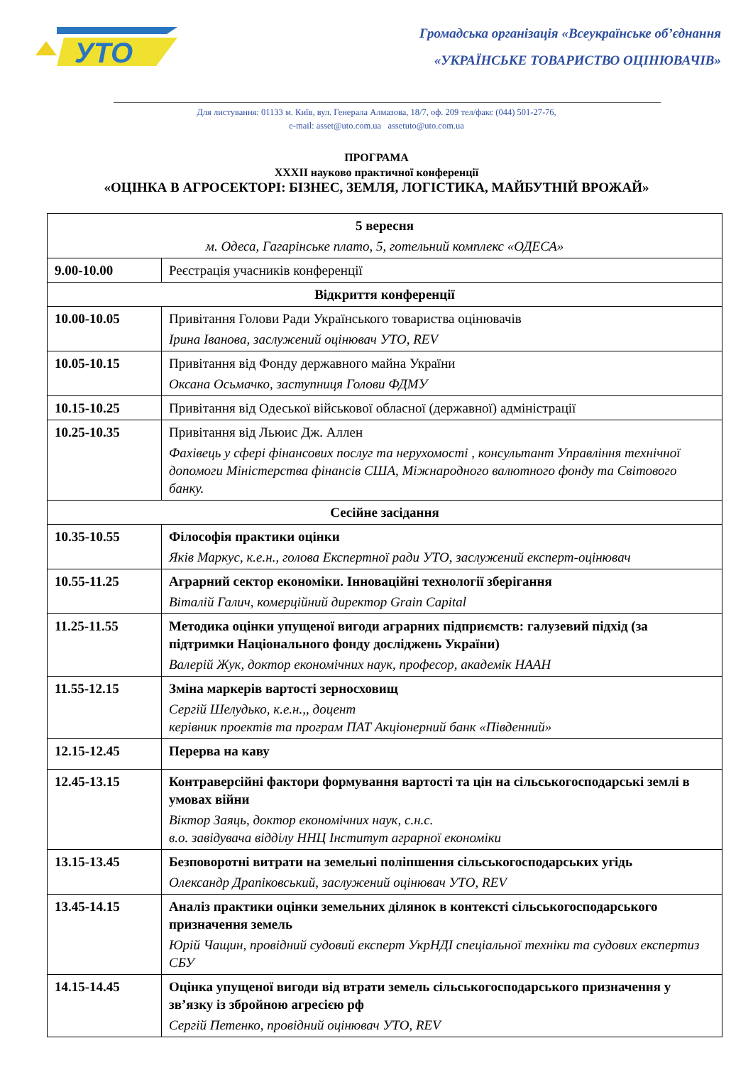УТО
Громадська організація «Всеукраїнське об’єднання
«УКРАЇНСЬКЕ ТОВАРИСТВО ОЦІНЮВАЧІВ»
Для листування: 01133 м. Київ, вул. Генерала Алмазова, 18/7, оф. 209 тел/факс (044) 501-27-76,
e-mail: asset@uto.com.ua assetuto@uto.com.ua
ПРОГРАМА
XXXII науково практичної конференції
«ОЦІНКА В АГРОСЕКТОРІ: БІЗНЕС, ЗЕМЛЯ, ЛОГІСТИКА, МАЙБУТНІЙ ВРОЖАЙ»
| 5 вересня м. Одеса, Гагарінське плато, 5, готельний комплекс «ОДЕСА» | |
| 9.00-10.00 | Реєстрація учасників конференції |
| Відкриття конференції | |
| 10.00-10.05 | Привітання Голови Ради Українського товариства оцінювачів Ірина Іванова, заслужений оцінювач УТО, REV |
| 10.05-10.15 | Привітання від Фонду державного майна України Оксана Осьмачко, заступниця Голови ФДМУ |
| 10.15-10.25 | Привітання від Одеської військової обласної (державної) адміністрації |
| 10.25-10.35 | Привітання від Льюис Дж. Аллен Фахівець у сфері фінансових послуг та нерухомості , консультант Управління технічної допомоги Міністерства фінансів США, Міжнародного валютного фонду та Світового банку. |
| Сесійне засідання | |
| 10.35-10.55 | Філософія практики оцінки Яків Маркус, к.е.н., голова Експертної ради УТО, заслужений експерт-оцінювач |
| 10.55-11.25 | Аграрний сектор економіки. Інноваційні технології зберігання Віталій Галич, комерційний директор Grain Capital |
| 11.25-11.55 | Методика оцінки упущеної вигоди аграрних підприємств: галузевий підхід (за підтримки Національного фонду досліджень України) Валерій Жук, доктор економічних наук, професор, академік НААН |
| 11.55-12.15 | Зміна маркерів вартості зерносховищ Сергій Шелудько, к.е.н.,, доцент керівник проектів та програм ПАТ Акціонерний банк «Південний» |
| 12.15-12.45 | Перерва на каву |
| 12.45-13.15 | Контраверсійні фактори формування вартості та цін на сільськогосподарські землі в умовах війни Віктор Заяць, доктор економічних наук, с.н.с. в.о. завідувача відділу ННЦ Інститут аграрної економіки |
| 13.15-13.45 | Безповоротні витрати на земельні поліпшення сільськогосподарських угідь Олександр Драпіковський, заслужений оцінювач УТО, REV |
| 13.45-14.15 | Аналіз практики оцінки земельних ділянок в контексті сільськогосподарського призначення земель Юрій Чащин, провідний судовий експерт УкрНДІ спеціальної техніки та судових експертиз СБУ |
| 14.15-14.45 | Оцінка упущеної вигоди від втрати земель сільськогосподарського призначення у зв’язку із збройною агресією рф Сергій Петенко, провідний оцінювач УТО, REV |